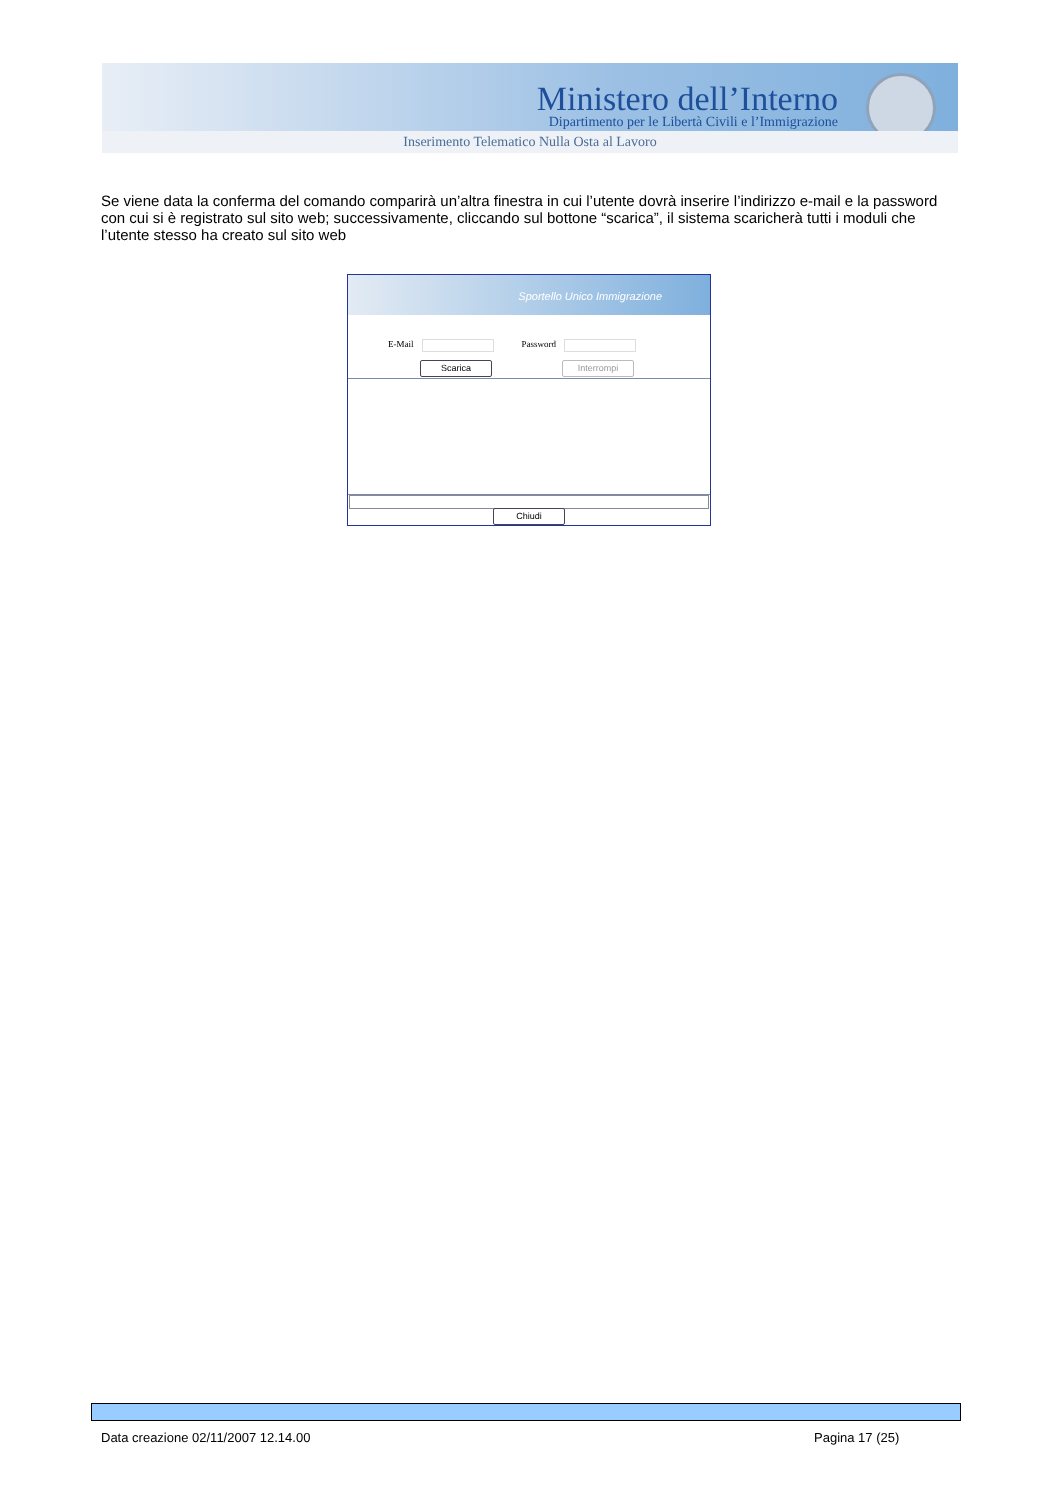Ministero dell’Interno
Dipartimento per le Libertà Civili e l’Immigrazione
Inserimento Telematico Nulla Osta al Lavoro
Se viene data la conferma del comando comparirà un’altra finestra in cui l’utente dovrà inserire l’indirizzo e-mail e la password con cui si è registrato sul sito web; successivamente, cliccando sul bottone “scarica”, il sistema scaricherà tutti i moduli che l’utente stesso ha creato sul sito web
Sportello Unico Immigrazione
E-Mail Password
Scarica Interrompi
Chiudi
Data creazione 02/11/2007 12.14.00
Pagina 17 (25)